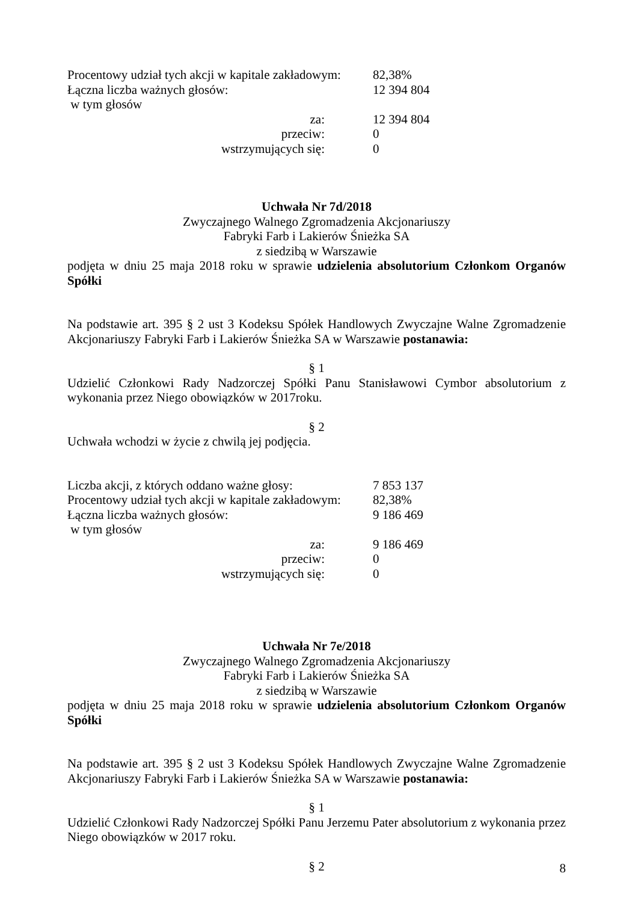Procentowy udział tych akcji w kapitale zakładowym: 82,38%
Łączna liczba ważnych głosów: 12 394 804
w tym głosów
za: 12 394 804
przeciw: 0
wstrzymujących się: 0
Uchwała Nr 7d/2018
Zwyczajnego Walnego Zgromadzenia Akcjonariuszy
Fabryki Farb i Lakierów Śnieżka SA
z siedzibą w Warszawie
podjęta w dniu 25 maja 2018 roku w sprawie udzielenia absolutorium Członkom Organów Spółki
Na podstawie art. 395 § 2 ust 3 Kodeksu Spółek Handlowych Zwyczajne Walne Zgromadzenie Akcjonariuszy Fabryki Farb i Lakierów Śnieżka SA w Warszawie postanawia:
§ 1
Udzielić Członkowi Rady Nadzorczej Spółki Panu Stanisławowi Cymbor absolutorium z wykonania przez Niego obowiązków w 2017roku.
§ 2
Uchwała wchodzi w życie z chwilą jej podjęcia.
Liczba akcji, z których oddano ważne głosy: 7 853 137
Procentowy udział tych akcji w kapitale zakładowym: 82,38%
Łączna liczba ważnych głosów: 9 186 469
w tym głosów
za: 9 186 469
przeciw: 0
wstrzymujących się: 0
Uchwała Nr 7e/2018
Zwyczajnego Walnego Zgromadzenia Akcjonariuszy
Fabryki Farb i Lakierów Śnieżka SA
z siedzibą w Warszawie
podjęta w dniu 25 maja 2018 roku w sprawie udzielenia absolutorium Członkom Organów Spółki
Na podstawie art. 395 § 2 ust 3 Kodeksu Spółek Handlowych Zwyczajne Walne Zgromadzenie Akcjonariuszy Fabryki Farb i Lakierów Śnieżka SA w Warszawie postanawia:
§ 1
Udzielić Członkowi Rady Nadzorczej Spółki Panu Jerzemu Pater absolutorium z wykonania przez Niego obowiązków w 2017 roku.
§ 2
8